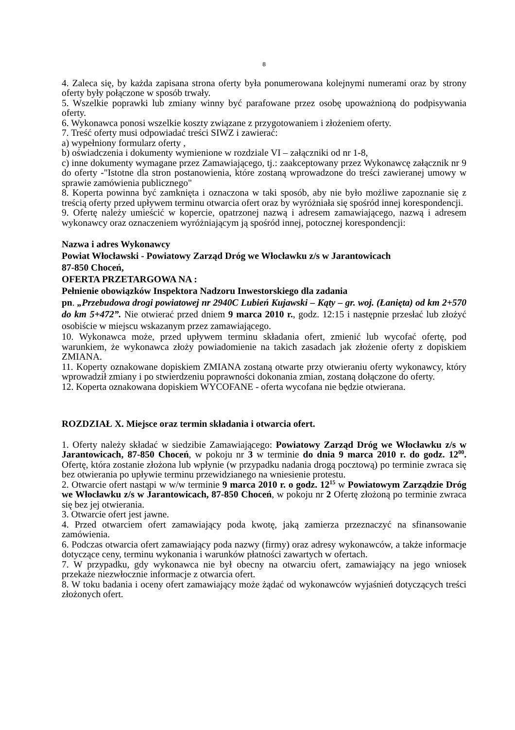8
4. Zaleca się, by każda zapisana strona oferty była ponumerowana kolejnymi numerami oraz by strony oferty były połączone w sposób trwały.
5. Wszelkie poprawki lub zmiany winny być parafowane przez osobę upoważnioną do podpisywania oferty.
6. Wykonawca ponosi wszelkie koszty związane z przygotowaniem i złożeniem oferty.
7. Treść oferty musi odpowiadać treści SIWZ i zawierać:
a) wypełniony formularz oferty ,
b) oświadczenia i dokumenty wymienione w rozdziale VI – załączniki od nr 1-8,
c) inne dokumenty wymagane przez Zamawiającego, tj.: zaakceptowany przez Wykonawcę załącznik nr 9 do oferty -"Istotne dla stron postanowienia, które zostaną wprowadzone do treści zawieranej umowy w sprawie zamówienia publicznego"
8. Koperta powinna być zamknięta i oznaczona w taki sposób, aby nie było możliwe zapoznanie się z treścią oferty przed upływem terminu otwarcia ofert oraz by wyróżniała się spośród innej korespondencji.
9. Ofertę należy umieścić w kopercie, opatrzonej nazwą i adresem zamawiającego, nazwą i adresem wykonawcy oraz oznaczeniem wyróżniającym ją spośród innej, potocznej korespondencji:
Nazwa i adres Wykonawcy
Powiat Włocławski - Powiatowy Zarząd Dróg we Włocławku z/s w Jarantowicach
87-850 Choceń,
OFERTA PRZETARGOWA NA :
Pełnienie obowiązków Inspektora Nadzoru Inwestorskiego dla zadania
pn. „Przebudowa drogi powiatowej nr 2940C Lubień Kujawski – Kąty – gr. woj. (Łanięta) od km 2+570 do km 5+472”. Nie otwierać przed dniem 9 marca 2010 r., godz. 12:15 i następnie przesłać lub złożyć osobiście w miejscu wskazanym przez zamawiającego.
10. Wykonawca może, przed upływem terminu składania ofert, zmienić lub wycofać ofertę, pod warunkiem, że wykonawca złoży powiadomienie na takich zasadach jak złożenie oferty z dopiskiem ZMIANA.
11. Koperty oznakowane dopiskiem ZMIANA zostaną otwarte przy otwieraniu oferty wykonawcy, który wprowadził zmiany i po stwierdzeniu poprawności dokonania zmian, zostaną dołączone do oferty.
12. Koperta oznakowana dopiskiem WYCOFANE - oferta wycofana nie będzie otwierana.
ROZDZIAŁ X. Miejsce oraz termin składania i otwarcia ofert.
1. Oferty należy składać w siedzibie Zamawiającego: Powiatowy Zarząd Dróg we Włocławku z/s w Jarantowicach, 87-850 Choceń, w pokoju nr 3 w terminie do dnia 9 marca 2010 r. do godz. 12<sup>00</sup>. Ofertę, która zostanie złożona lub wpłynie (w przypadku nadania drogą pocztową) po terminie zwraca się bez otwierania po upływie terminu przewidzianego na wniesienie protestu.
2. Otwarcie ofert nastąpi w w/w terminie 9 marca 2010 r. o godz. 12<sup>15</sup> w Powiatowym Zarządzie Dróg we Włocławku z/s w Jarantowicach, 87-850 Choceń, w pokoju nr 2 Ofertę złożoną po terminie zwraca się bez jej otwierania.
3. Otwarcie ofert jest jawne.
4. Przed otwarciem ofert zamawiający poda kwotę, jaką zamierza przeznaczyć na sfinansowanie zamówienia.
6. Podczas otwarcia ofert zamawiający poda nazwy (firmy) oraz adresy wykonawców, a także informacje dotyczące ceny, terminu wykonania i warunków płatności zawartych w ofertach.
7. W przypadku, gdy wykonawca nie był obecny na otwarciu ofert, zamawiający na jego wniosek przekaże niezwłocznie informacje z otwarcia ofert.
8. W toku badania i oceny ofert zamawiający może żądać od wykonawców wyjaśnień dotyczących treści złożonych ofert.